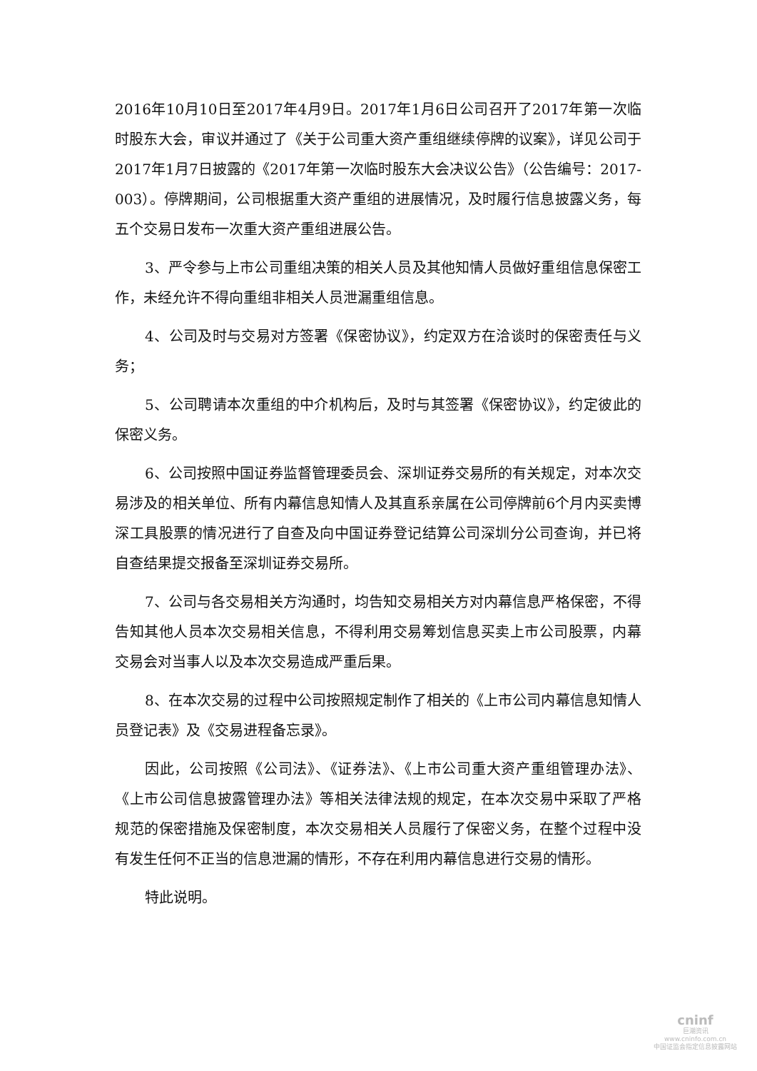2016年10月10日至2017年4月9日。2017年1月6日公司召开了2017年第一次临时股东大会，审议并通过了《关于公司重大资产重组继续停牌的议案》，详见公司于2017年1月7日披露的《2017年第一次临时股东大会决议公告》（公告编号：2017-003）。停牌期间，公司根据重大资产重组的进展情况，及时履行信息披露义务，每五个交易日发布一次重大资产重组进展公告。
3、严令参与上市公司重组决策的相关人员及其他知情人员做好重组信息保密工作，未经允许不得向重组非相关人员泄漏重组信息。
4、公司及时与交易对方签署《保密协议》，约定双方在洽谈时的保密责任与义务；
5、公司聘请本次重组的中介机构后，及时与其签署《保密协议》，约定彼此的保密义务。
6、公司按照中国证券监督管理委员会、深圳证券交易所的有关规定，对本次交易涉及的相关单位、所有内幕信息知情人及其直系亲属在公司停牌前6个月内买卖博深工具股票的情况进行了自查及向中国证券登记结算公司深圳分公司查询，并已将自查结果提交报备至深圳证券交易所。
7、公司与各交易相关方沟通时，均告知交易相关方对内幕信息严格保密，不得告知其他人员本次交易相关信息，不得利用交易筹划信息买卖上市公司股票，内幕交易会对当事人以及本次交易造成严重后果。
8、在本次交易的过程中公司按照规定制作了相关的《上市公司内幕信息知情人员登记表》及《交易进程备忘录》。
因此，公司按照《公司法》、《证券法》、《上市公司重大资产重组管理办法》、《上市公司信息披露管理办法》等相关法律法规的规定，在本次交易中采取了严格规范的保密措施及保密制度，本次交易相关人员履行了保密义务，在整个过程中没有发生任何不正当的信息泄漏的情形，不存在利用内幕信息进行交易的情形。
特此说明。
cninf
巨潮资讯
www.cninfo.com.cn
中国证监会指定信息披露网站